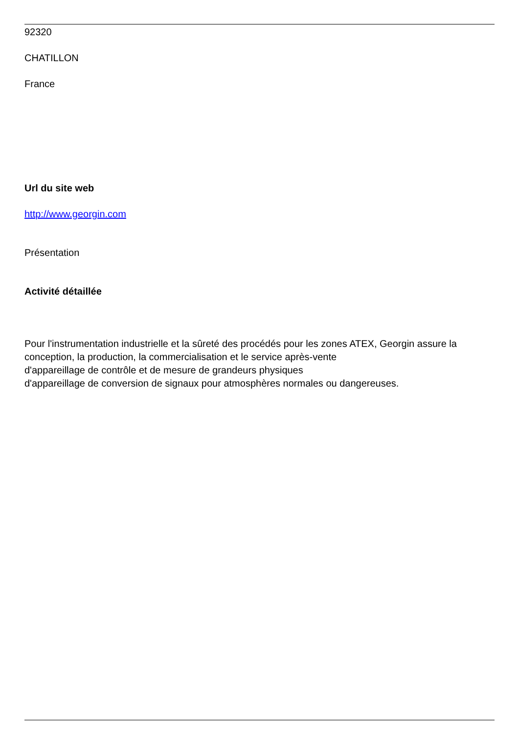92320
CHATILLON
France
Url du site web
http://www.georgin.com
Présentation
Activité détaillée
Pour l'instrumentation industrielle et la sûreté des procédés pour les zones ATEX, Georgin assure la conception, la production, la commercialisation et le service après-vente
d'appareillage de contrôle et de mesure de grandeurs physiques
d'appareillage de conversion de signaux pour atmosphères normales ou dangereuses.